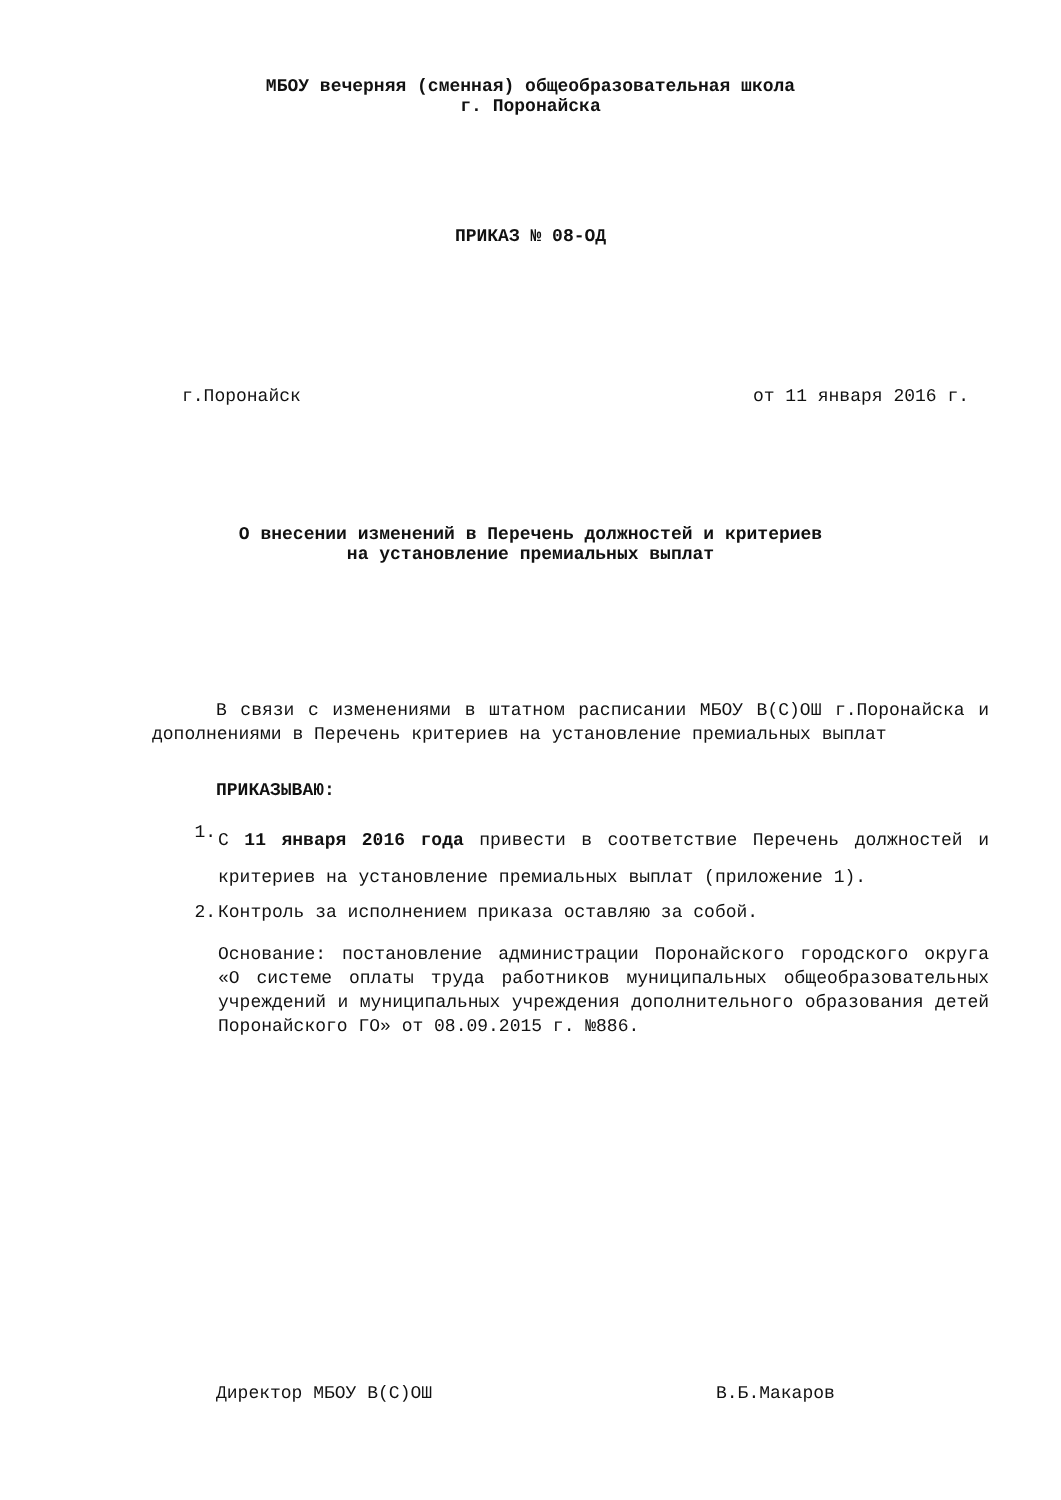МБОУ вечерняя (сменная) общеобразовательная школа
г. Поронайска
ПРИКАЗ № 08-ОД
г.Поронайск от 11 января 2016 г.
О внесении изменений в Перечень должностей и критериев
на установление премиальных выплат
В связи с изменениями в штатном расписании МБОУ В(С)ОШ г.Поронайска и дополнениями в Перечень критериев на установление премиальных выплат
ПРИКАЗЫВАЮ:
1.
С 11 января 2016 года привести в соответствие Перечень должностей и критериев на установление премиальных выплат (приложение 1).
2. Контроль за исполнением приказа оставляю за собой.
Основание: постановление администрации Поронайского городского округа «О системе оплаты труда работников муниципальных общеобразовательных учреждений и муниципальных учреждения дополнительного образования детей Поронайского ГО» от 08.09.2015 г. №886.
Директор МБОУ В(С)ОШ В.Б.Макаров